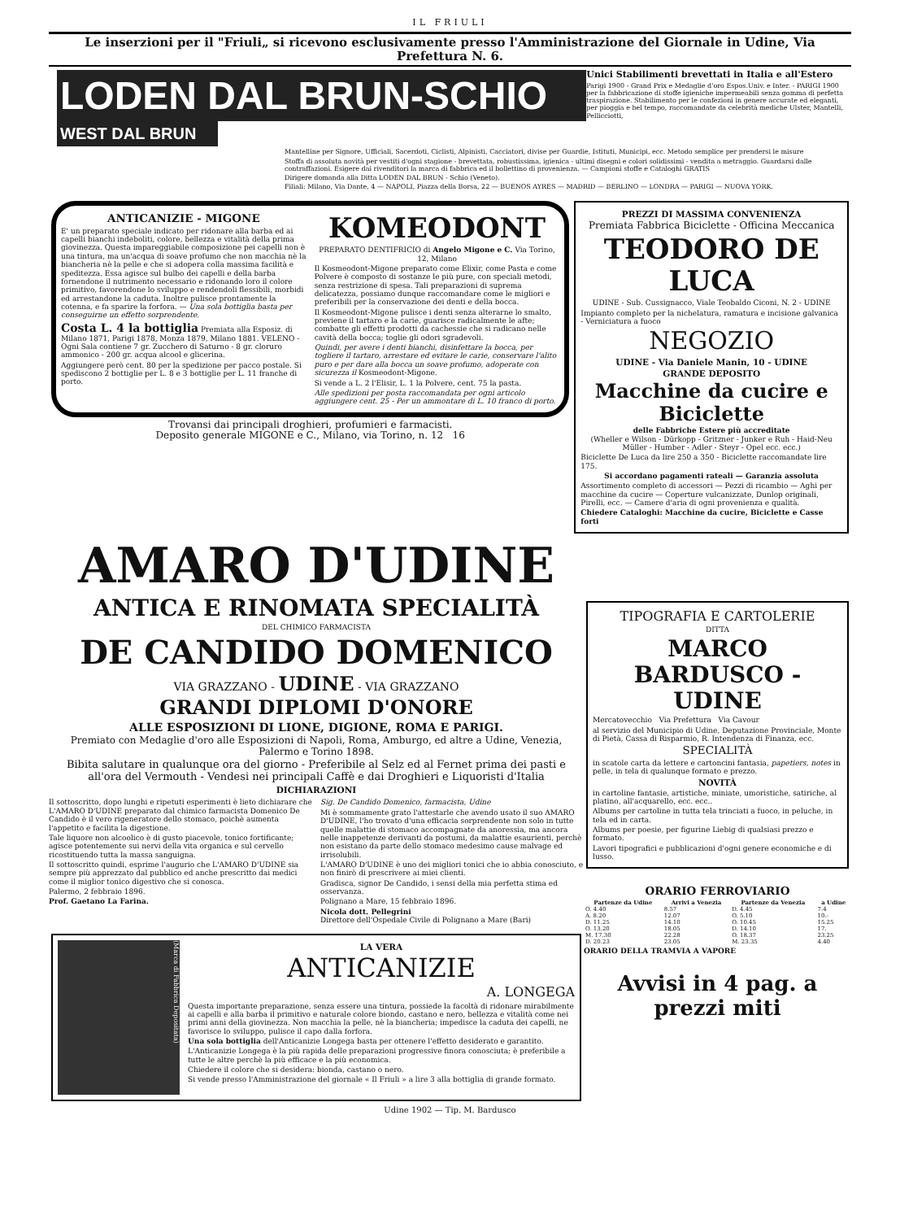IL FRIULI
Le inserzioni per il "Friuli„ si ricevono esclusivamente presso l'Amministrazione del Giornale in Udine, Via Prefettura N. 6.
LODEN DAL BRUN-SCHIO
WEST DAL BRUN
Unici Stabilimenti brevettati in Italia e all'Estero
Parigi 1900 - Grand Prix e Medaglie d'oro Espos.Univ. e Inter. - PARIGI 1900 per la fabbricazione di stoffe igieniche impermeabili senza gomma di perfetta traspirazione. Stabilimento per le confezioni in genere accurate ed eleganti, per pioggia e bel tempo, raccomandate da celebrità mediche Ulster, Mantelli, Pellicciotti,
Mantelline per Signore, Ufficiali, Sacerdoti, Ciclisti, Alpinisti, Cacciatori, divise per Guardie, Istituti, Municipi, ecc. Metodo semplice per prendersi le misure
Stoffa di assoluta novità per vestiti d'ogni stagione - brevettata, robustissima, igienica - ultimi disegni e colori solidissimi - vendita a metraggio. Guardarsi dalle contraffazioni. Esigere dai rivenditori la marca di fabbrica ed il bollettino di provenienza. — Campioni stoffe e Cataloghi GRATIS
Dirigere domanda alla Ditta LODEN DAL BRUN - Schio (Veneto).
Filiali: Milano, Via Dante, 4 — NAPOLI, Piazza della Borsa, 22 — BUENOS AYRES — MADRID — BERLINO — LONDRA — PARIGI — NUOVA YORK.
ANTICANIZIE - MIGONE
E' un preparato speciale indicato per ridonare alla barba ed ai capelli bianchi indeboliti, colore, bellezza e vitalità della prima giovinezza. Questa impareggiabile composizione pei capelli non è una tintura, ma un'acqua di soave profumo che non macchia nè la biancheria nè la pelle e che si adopera colla massima facilità e speditezza. Essa agisce sul bulbo dei capelli e della barba fornendone il nutrimento necessario e ridonando loro il colore primitivo, favorendone lo sviluppo e rendendoli flessibili, morbidi ed arrestandone la caduta. Inoltre pulisce prontamente la cotenna, e fa sparire la forfora. — Una sola bottiglia basta per conseguirne un effetto sorprendente.
Costa L. 4 la bottiglia Premiata alla Esposiz. di Milano 1871, Parigi 1878, Monza 1879, Milano 1881. VELENO - Ogni Sala contiene 7 gr. Zucchero di Saturno - 8 gr. cloruro ammonico - 200 gr. acqua alcool e glicerina.
Aggiungere però cent. 80 per la spedizione per pacco postale. Si spediscono 2 bottiglie per L. 8 e 3 bottiglie per L. 11 franche di porto.
KOMEODONT
PREPARATO DENTIFRICIO di Angelo Migone e C. Via Torino, 12, Milano
Il Kosmeodont-Migone preparato come Elixir, come Pasta e come Polvere è composto di sostanze le più pure, con speciali metodi, senza restrizione di spesa. Tali preparazioni di suprema delicatezza, possiamo dunque raccomandare come le migliori e preferibili per la conservazione dei denti e della bocca.
Il Kosmeodont-Migone pulisce i denti senza alterarne lo smalto, previene il tartaro e la carie, guarisce radicalmente le afte; combatte gli effetti prodotti da cachessie che si radicano nelle cavità della bocca; toglie gli odori sgradevoli.
Quindi, per avere i denti bianchi, disinfettare la bocca, per togliere il tartaro, arrestare ed evitare le carie, conservare l'alito puro e per dare alla bocca un soave profumo, adoperate con sicurezza il Kosmeodont-Migone.
Si vende a L. 2 l'Elisir, L. 1 la Polvere, cent. 75 la pasta.
Alle spedizioni per posta raccomandata per ogni articolo aggiungere cent. 25 - Per un ammontare di L. 10 franco di porto.
Trovansi dai principali droghieri, profumieri e farmacisti.
Deposito generale MIGONE e C., Milano, via Torino, n. 12 16
PREZZI DI MASSIMA CONVENIENZA
Premiata Fabbrica Biciclette - Officina Meccanica
TEODORO DE LUCA
UDINE - Sub. Cussignacco, Viale Teobaldo Ciconi, N. 2 - UDINE
Impianto completo per la nichelatura, ramatura e incisione galvanica - Verniciatura a fuoco
NEGOZIO
UDINE - Via Daniele Manin, 10 - UDINE
GRANDE DEPOSITO
Macchine da cucire e Biciclette
delle Fabbriche Estere più accreditate
(Wheller e Wilson - Dürkopp - Gritzner - Junker e Ruh - Haid-Neu Müller - Humber - Adler - Steyr - Opel ecc. ecc.)
Biciclette De Luca da lire 250 a 350 - Biciclette raccomandate lire 175.
Si accordano pagamenti rateali — Garanzia assoluta
Assortimento completo di accessori — Pezzi di ricambio — Aghi per macchine da cucire — Coperture vulcanizzate, Dunlop originali, Pirelli, ecc. — Camere d'aria di ogni provenienza e qualità.
Chiedere Cataloghi: Macchine da cucire, Biciclette e Casse forti
AMARO D'UDINE
ANTICA E RINOMATA SPECIALITÀ
DEL CHIMICO FARMACISTA
DE CANDIDO DOMENICO
VIA GRAZZANO - UDINE - VIA GRAZZANO
GRANDI DIPLOMI D'ONORE
ALLE ESPOSIZIONI DI LIONE, DIGIONE, ROMA E PARIGI.
Premiato con Medaglie d'oro alle Esposizioni di Napoli, Roma, Amburgo, ed altre a Udine, Venezia, Palermo e Torino 1898.
Bibita salutare in qualunque ora del giorno - Preferibile al Selz ed al Fernet prima dei pasti e all'ora del Vermouth - Vendesi nei principali Caffè e dai Droghieri e Liquoristi d'Italia
DICHIARAZIONI
Il sottoscritto, dopo lunghi e ripetuti esperimenti è lieto dichiarare che L'AMARO D'UDINE preparato dal chimico farmacista Domenico De Candido è il vero rigeneratore dello stomaco, poichè aumenta l'appetito e facilita la digestione.
Tale liquore non alcoolico è di gusto piacevole, tonico fortificante; agisce potentemente sui nervi della vita organica e sul cervello ricostituendo tutta la massa sanguigna.
Il sottoscritto quindi, esprime l'augurio che L'AMARO D'UDINE sia sempre più apprezzato dal pubblico ed anche prescritto dai medici come il miglior tonico digestivo che si conosca.
Palermo, 2 febbraio 1896.
Prof. Gaetano La Farina.
Sig. De Candido Domenico, farmacista, Udine
Mi è sommamente grato l'attestarle che avendo usato il suo AMARO D'UDINE, l'ho trovato d'una efficacia sorprendente non solo in tutte quelle malattie di stomaco accompagnate da anoressia, ma ancora nelle inappetenze derivanti da postumi, da malattie esaurienti, perchè non esistano da parte dello stomaco medesimo cause malvage ed irrisolubili.
L'AMARO D'UDINE è uno dei migliori tonici che io abbia conosciuto, e non finirò di prescrivere ai miei clienti.
Gradisca, signor De Candido, i sensi della mia perfetta stima ed osservanza.
Polignano a Mare, 15 febbraio 1896.
Nicola dott. Pellegrini
Direttore dell'Ospedale Civile di Polignano a Mare (Bari)
(Marca di Fabbrica Depositata)
LA VERA
ANTICANIZIE
A. LONGEGA
Questa importante preparazione, senza essere una tintura, possiede la facoltà di ridonare mirabilmente ai capelli e alla barba il primitivo e naturale colore biondo, castano e nero, bellezza e vitalità come nei primi anni della giovinezza. Non macchia la pelle, nè la biancheria; impedisce la caduta dei capelli, ne favorisce lo sviluppo, pulisce il capo dalla forfora.
Una sola bottiglia dell'Anticanizie Longega basta per ottenere l'effetto desiderato e garantito.
L'Anticanizie Longega è la più rapida delle preparazioni progressive finora conosciuta; è preferibile a tutte le altre perchè la più efficace e la più economica.
Chiedere il colore che si desidera: bionda, castano o nero.
Si vende presso l'Amministrazione del giornale « Il Friuli » a lire 3 alla bottiglia di grande formato.
TIPOGRAFIA E CARTOLERIE
DITTA
MARCO BARDUSCO - UDINE
Mercatovecchio Via Prefettura Via Cavour
al servizio del Municipio di Udine, Deputazione Provinciale, Monte di Pietà, Cassa di Risparmio, R. Intendenza di Finanza, ecc.
SPECIALITÀ
in scatole carta da lettere e cartoncini fantasia, papetiers, notes in pelle, in tela di qualunque formato e prezzo.
NOVITÀ
in cartoline fantasie, artistiche, miniate, umoristiche, satiriche, al platino, all'acquarello, ecc. ecc..
Albums per cartoline in tutta tela trinciati a fuoco, in peluche, in tela ed in carta.
Albums per poesie, per figurine Liebig di qualsiasi prezzo e formato.
Lavori tipografici e pubblicazioni d'ogni genere economiche e di lusso.
ORARIO FERROVIARIO
| Partenze da Udine | Arrivi a Venezia | Partenze da Venezia | a Udine |
| --- | --- | --- | --- |
| O. 4.40 | 8.57 | D. 4.45 | 7.4 |
| A. 8.20 | 12.07 | O. 5.10 | 10.- |
| D. 11.25 | 14.10 | O. 10.45 | 15.25 |
| O. 13.20 | 18.05 | D. 14.10 | 17. |
| M. 17.30 | 22.28 | O. 18.37 | 23.25 |
| D. 20.23 | 23.05 | M. 23.35 | 4.40 |
ORARIO DELLA TRAMVIA A VAPORE
Avvisi in 4 pag. a prezzi miti
Udine 1902 — Tip. M. Bardusco